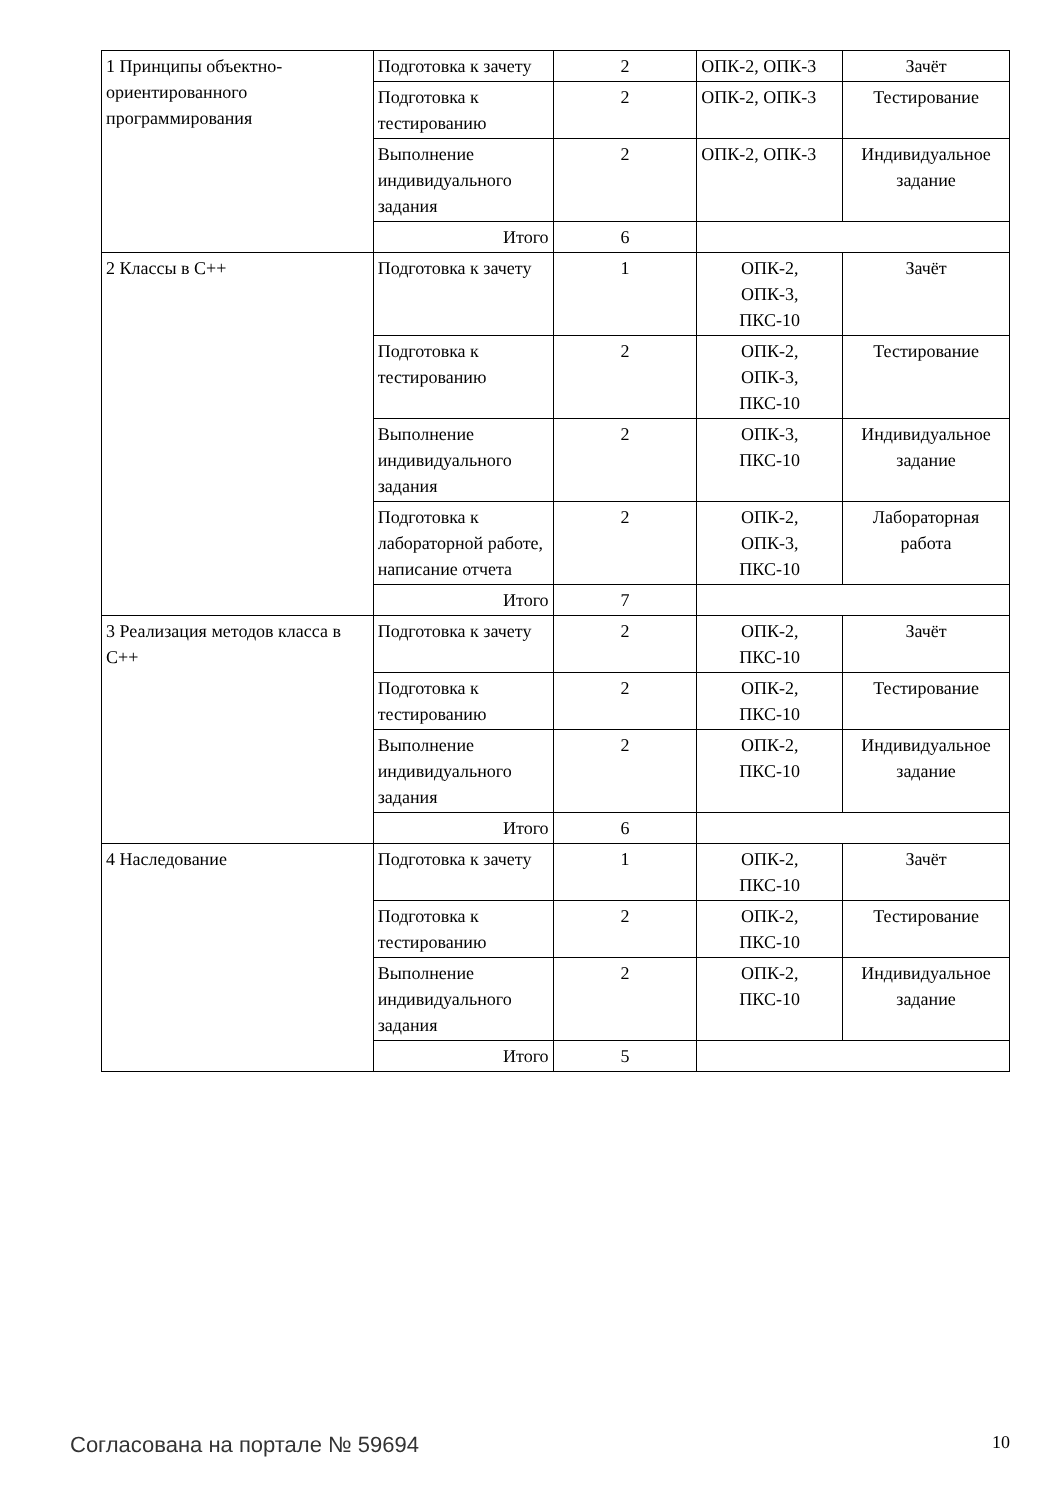| 1 Принципы объектно-ориентированного программирования | Подготовка к зачету | 2 | ОПК-2, ОПК-3 | Зачёт |
| | Подготовка к тестированию | 2 | ОПК-2, ОПК-3 | Тестирование |
| | Выполнение индивидуального задания | 2 | ОПК-2, ОПК-3 | Индивидуальное задание |
| | Итого | 6 | | |
| 2 Классы в С++ | Подготовка к зачету | 1 | ОПК-2, ОПК-3, ПКС-10 | Зачёт |
| | Подготовка к тестированию | 2 | ОПК-2, ОПК-3, ПКС-10 | Тестирование |
| | Выполнение индивидуального задания | 2 | ОПК-3, ПКС-10 | Индивидуальное задание |
| | Подготовка к лабораторной работе, написание отчета | 2 | ОПК-2, ОПК-3, ПКС-10 | Лабораторная работа |
| | Итого | 7 | | |
| 3 Реализация методов класса в С++ | Подготовка к зачету | 2 | ОПК-2, ПКС-10 | Зачёт |
| | Подготовка к тестированию | 2 | ОПК-2, ПКС-10 | Тестирование |
| | Выполнение индивидуального задания | 2 | ОПК-2, ПКС-10 | Индивидуальное задание |
| | Итого | 6 | | |
| 4 Наследование | Подготовка к зачету | 1 | ОПК-2, ПКС-10 | Зачёт |
| | Подготовка к тестированию | 2 | ОПК-2, ПКС-10 | Тестирование |
| | Выполнение индивидуального задания | 2 | ОПК-2, ПКС-10 | Индивидуальное задание |
| | Итого | 5 | | |
Согласована на портале № 59694 10